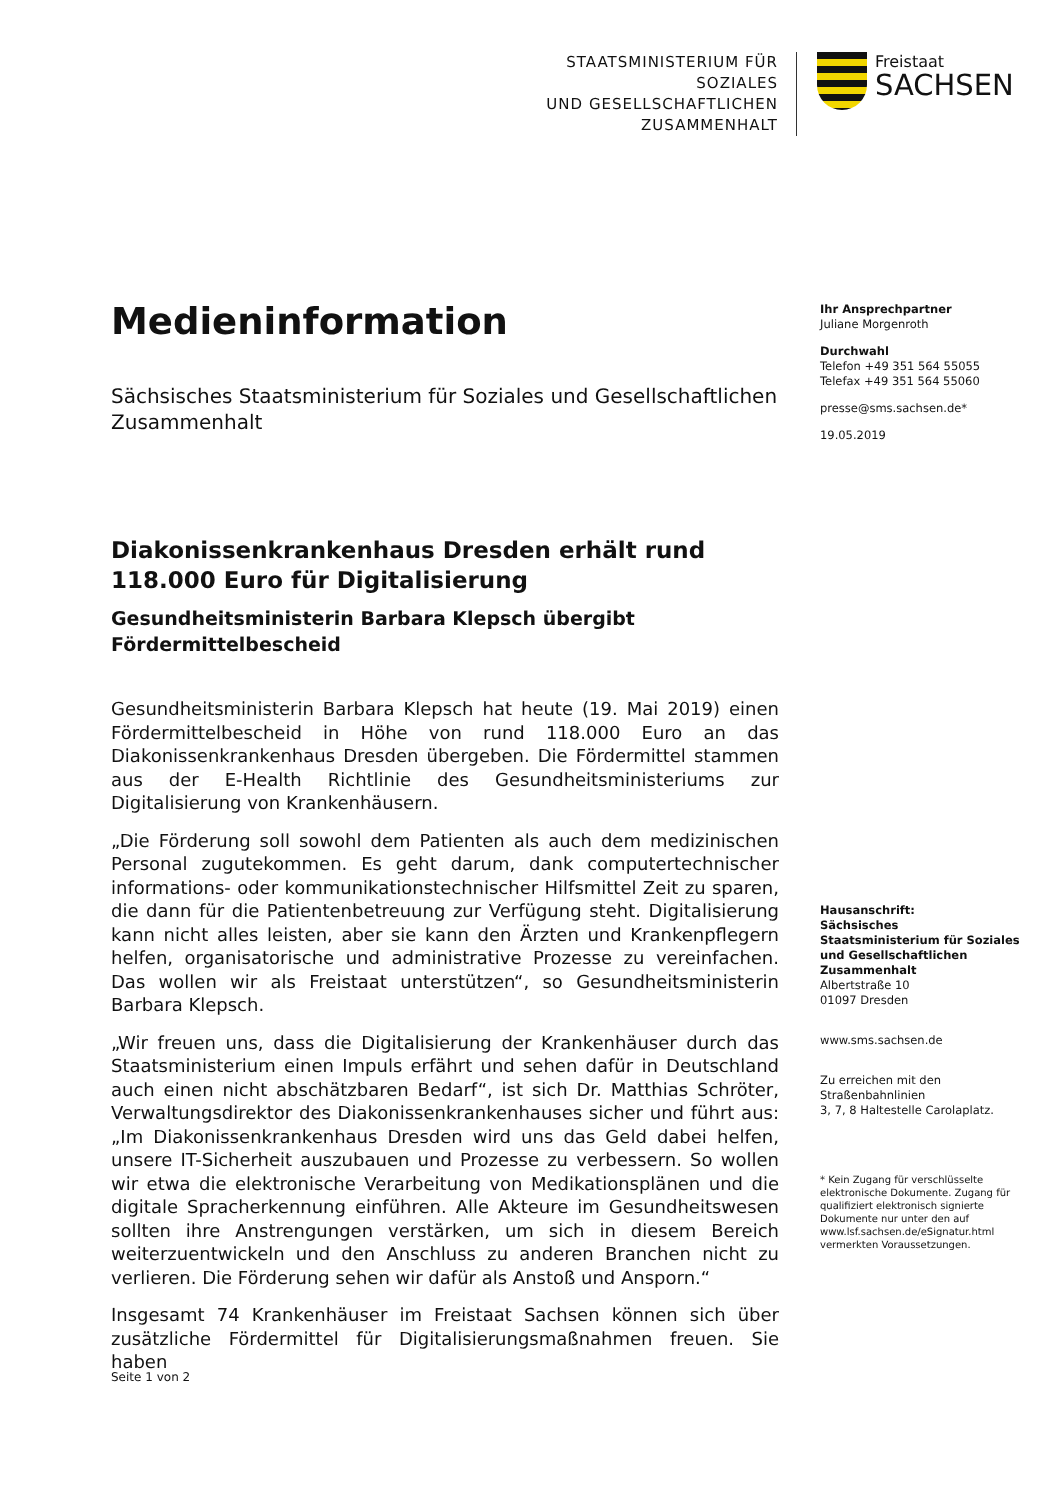STAATSMINISTERIUM FÜR SOZIALES
UND GESELLSCHAFTLICHEN
ZUSAMMENHALT
Freistaat
SACHSEN
Medieninformation
Sächsisches Staatsministerium für Soziales und Gesellschaftlichen Zusammenhalt
Diakonissenkrankenhaus Dresden erhält rund 118.000 Euro für Digitalisierung
Gesundheitsministerin Barbara Klepsch übergibt Fördermittelbescheid
Gesundheitsministerin Barbara Klepsch hat heute (19. Mai 2019) einen Fördermittelbescheid in Höhe von rund 118.000 Euro an das Diakonissenkrankenhaus Dresden übergeben. Die Fördermittel stammen aus der E-Health Richtlinie des Gesundheitsministeriums zur Digitalisierung von Krankenhäusern.
„Die Förderung soll sowohl dem Patienten als auch dem medizinischen Personal zugutekommen. Es geht darum, dank computertechnischer informations- oder kommunikationstechnischer Hilfsmittel Zeit zu sparen, die dann für die Patientenbetreuung zur Verfügung steht. Digitalisierung kann nicht alles leisten, aber sie kann den Ärzten und Krankenpflegern helfen, organisatorische und administrative Prozesse zu vereinfachen. Das wollen wir als Freistaat unterstützen“, so Gesundheitsministerin Barbara Klepsch.
„Wir freuen uns, dass die Digitalisierung der Krankenhäuser durch das Staatsministerium einen Impuls erfährt und sehen dafür in Deutschland auch einen nicht abschätzbaren Bedarf“, ist sich Dr. Matthias Schröter, Verwaltungsdirektor des Diakonissenkrankenhauses sicher und führt aus: „Im Diakonissenkrankenhaus Dresden wird uns das Geld dabei helfen, unsere IT-Sicherheit auszubauen und Prozesse zu verbessern. So wollen wir etwa die elektronische Verarbeitung von Medikationsplänen und die digitale Spracherkennung einführen. Alle Akteure im Gesundheitswesen sollten ihre Anstrengungen verstärken, um sich in diesem Bereich weiterzuentwickeln und den Anschluss zu anderen Branchen nicht zu verlieren. Die Förderung sehen wir dafür als Anstoß und Ansporn.“
Insgesamt 74 Krankenhäuser im Freistaat Sachsen können sich über zusätzliche Fördermittel für Digitalisierungsmaßnahmen freuen. Sie haben
Ihr Ansprechpartner
Juliane Morgenroth
Durchwahl
Telefon +49 351 564 55055
Telefax +49 351 564 55060
presse@sms.sachsen.de*
19.05.2019
Hausanschrift:
Sächsisches Staatsministerium für Soziales und Gesellschaftlichen Zusammenhalt
Albertstraße 10
01097 Dresden
www.sms.sachsen.de
Zu erreichen mit den Straßenbahnlinien
3, 7, 8 Haltestelle Carolaplatz.
* Kein Zugang für verschlüsselte elektronische Dokumente. Zugang für qualifiziert elektronisch signierte Dokumente nur unter den auf www.lsf.sachsen.de/eSignatur.html vermerkten Voraussetzungen.
Seite 1 von 2